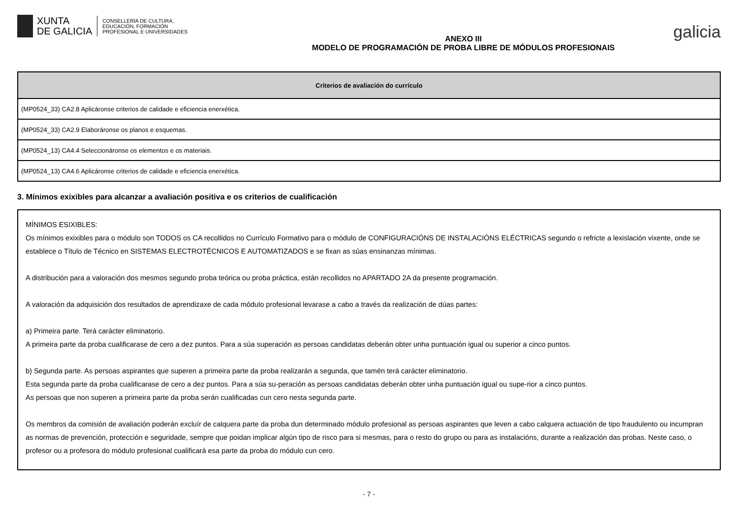XUNTA
DE GALICIA
CONSELLERÍA DE CULTURA,
EDUCACIÓN, FORMACIÓN
PROFESIONAL E UNIVERSIDADES
ANEXO III
MODELO DE PROGRAMACIÓN DE PROBA LIBRE DE MÓDULOS PROFESIONAIS
galicia
| Criterios de avaliación do currículo |
| --- |
| (MP0524_33) CA2.8 Aplicáronse criterios de calidade e eficiencia enerxética. |
| (MP0524_33) CA2.9 Elaboráronse os planos e esquemas. |
| (MP0524_13) CA4.4 Seleccionáronse os elementos e os materiais. |
| (MP0524_13) CA4.6 Aplicáronse criterios de calidade e eficiencia enerxética. |
3. Mínimos exixibles para alcanzar a avaliación positiva e os criterios de cualificación
MÍNIMOS ESIXIBLES:
Os mínimos exixibles para o módulo son TODOS os CA recollidos no Currículo Formativo para o módulo de CONFIGURACIÓNS DE INSTALACIÓNS ELÉCTRICAS segundo o refricte a lexislación vixente, onde se establece o Título de Técnico en SISTEMAS ELECTROTÉCNICOS E AUTOMATIZADOS e se fixan as súas ensinanzas mínimas.
A distribución para a valoración dos mesmos segundo proba teórica ou proba práctica, están recollidos no APARTADO 2A da presente programación.
A valoración da adquisición dos resultados de aprendizaxe de cada módulo profesional levarase a cabo a través da realización de dúas partes:
a) Primeira parte. Terá carácter eliminatorio.
A primeira parte da proba cualificarase de cero a dez puntos. Para a súa superación as persoas candidatas deberán obter unha puntuación igual ou superior a cinco puntos.
b) Segunda parte. As persoas aspirantes que superen a primeira parte da proba realizarán a segunda, que tamén terá carácter eliminatorio.
Esta segunda parte da proba cualificarase de cero a dez puntos. Para a súa su-peración as persoas candidatas deberán obter unha puntuación igual ou supe-rior a cinco puntos.
As persoas que non superen a primeira parte da proba serán cualificadas cun cero nesta segunda parte.
Os membros da comisión de avaliación poderán excluír de calquera parte da proba dun determinado módulo profesional as persoas aspirantes que leven a cabo calquera actuación de tipo fraudulento ou incumpran as normas de prevención, protección e seguridade, sempre que poidan implicar algún tipo de risco para si mesmas, para o resto do grupo ou para as instalacións, durante a realización das probas. Neste caso, o profesor ou a profesora do módulo profesional cualificará esa parte da proba do módulo cun cero.
- 7 -